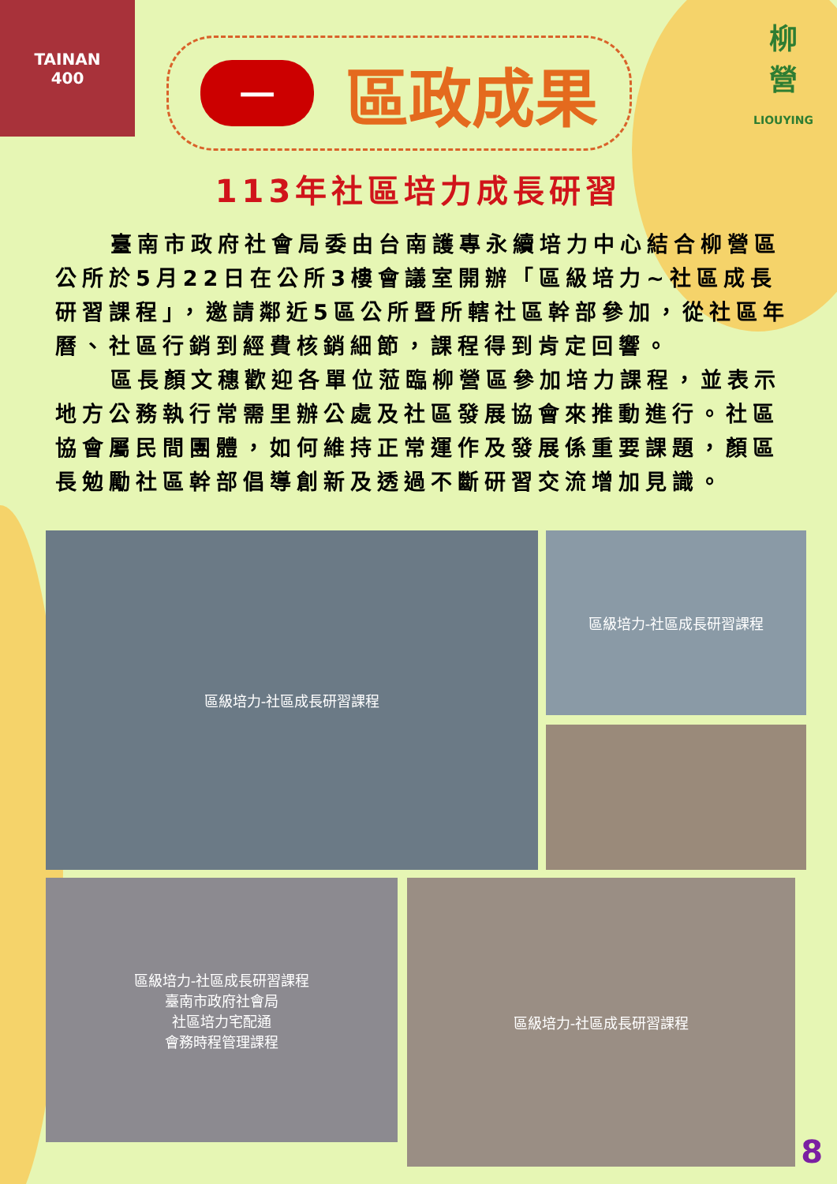TAINAN
400
一
區政成果
柳
營
LIOUYING
113年社區培力成長研習
臺南市政府社會局委由台南護專永續培力中心結合柳營區公所於5月22日在公所3樓會議室開辦「區級培力~社區成長研習課程」，邀請鄰近5區公所暨所轄社區幹部參加，從社區年曆、社區行銷到經費核銷細節，課程得到肯定回響。
區長顏文穗歡迎各單位蒞臨柳營區參加培力課程，並表示地方公務執行常需里辦公處及社區發展協會來推動進行。社區協會屬民間團體，如何維持正常運作及發展係重要課題，顏區長勉勵社區幹部倡導創新及透過不斷研習交流增加見識。
區級培力-社區成長研習課程
區級培力-社區成長研習課程
區級培力-社區成長研習課程
臺南市政府社會局
社區培力宅配通
會務時程管理課程
區級培力-社區成長研習課程
8